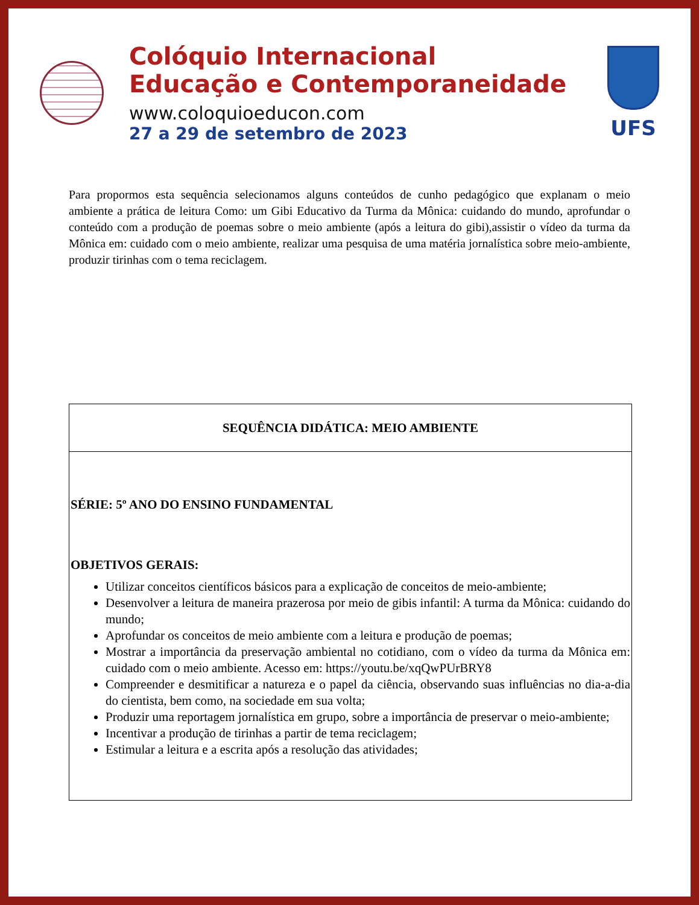Colóquio Internacional
Educação e Contemporaneidade
www.coloquioeducon.com
27 a 29 de setembro de 2023
UFS
Para propormos esta sequência selecionamos alguns conteúdos de cunho pedagógico que explanam o meio ambiente a prática de leitura Como: um Gibi Educativo da Turma da Mônica: cuidando do mundo, aprofundar o conteúdo com a produção de poemas sobre o meio ambiente (após a leitura do gibi),assistir o vídeo da turma da Mônica em: cuidado com o meio ambiente, realizar uma pesquisa de uma matéria jornalística sobre meio-ambiente, produzir tirinhas com o tema reciclagem.
| SEQUÊNCIA DIDÁTICA: MEIO AMBIENTE |
| SÉRIE: 5º ANO DO ENSINO FUNDAMENTAL OBJETIVOS GERAIS: Utilizar conceitos científicos básicos para a explicação de conceitos de meio-ambiente; Desenvolver a leitura de maneira prazerosa por meio de gibis infantil: A turma da Mônica: cuidando do mundo; Aprofundar os conceitos de meio ambiente com a leitura e produção de poemas; Mostrar a importância da preservação ambiental no cotidiano, com o vídeo da turma da Mônica em: cuidado com o meio ambiente. Acesso em: https://youtu.be/xqQwPUrBRY8 Compreender e desmitificar a natureza e o papel da ciência, observando suas influências no dia-a-dia do cientista, bem como, na sociedade em sua volta; Produzir uma reportagem jornalística em grupo, sobre a importância de preservar o meio-ambiente; Incentivar a produção de tirinhas a partir de tema reciclagem; Estimular a leitura e a escrita após a resolução das atividades; |